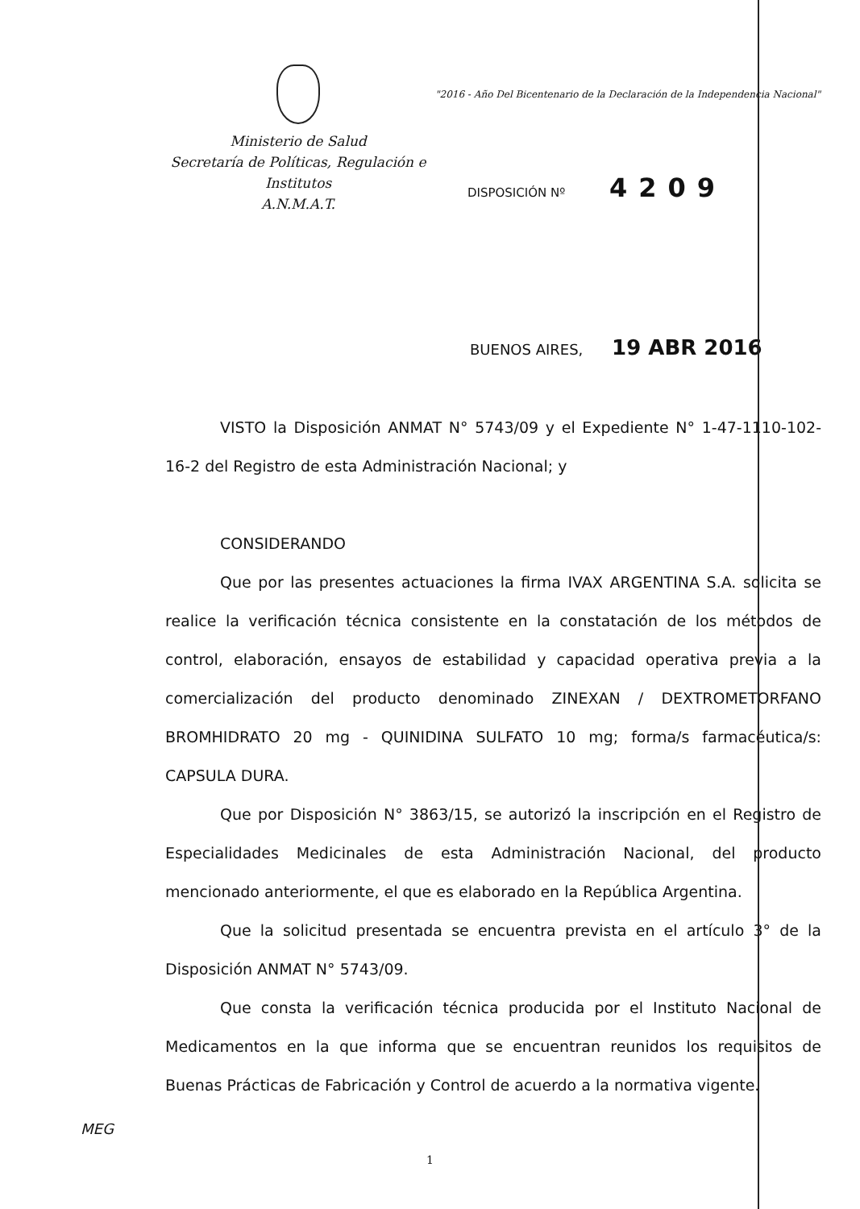Ministerio de Salud
Secretaría de Políticas, Regulación e Institutos
A.N.M.A.T.
"2016 - Año Del Bicentenario de la Declaración de la Independencia Nacional"
DISPOSICIÓN Nº 4209
BUENOS AIRES, 19 ABR 2016
VISTO la Disposición ANMAT N° 5743/09 y el Expediente N° 1-47-1110-102-16-2 del Registro de esta Administración Nacional; y
CONSIDERANDO
Que por las presentes actuaciones la firma IVAX ARGENTINA S.A. solicita se realice la verificación técnica consistente en la constatación de los métodos de control, elaboración, ensayos de estabilidad y capacidad operativa previa a la comercialización del producto denominado ZINEXAN / DEXTROMETORFANO BROMHIDRATO 20 mg - QUINIDINA SULFATO 10 mg; forma/s farmacéutica/s: CAPSULA DURA.
Que por Disposición N° 3863/15, se autorizó la inscripción en el Registro de Especialidades Medicinales de esta Administración Nacional, del producto mencionado anteriormente, el que es elaborado en la República Argentina.
Que la solicitud presentada se encuentra prevista en el artículo 3° de la Disposición ANMAT N° 5743/09.
Que consta la verificación técnica producida por el Instituto Nacional de Medicamentos en la que informa que se encuentran reunidos los requisitos de Buenas Prácticas de Fabricación y Control de acuerdo a la normativa vigente.
MEG
1